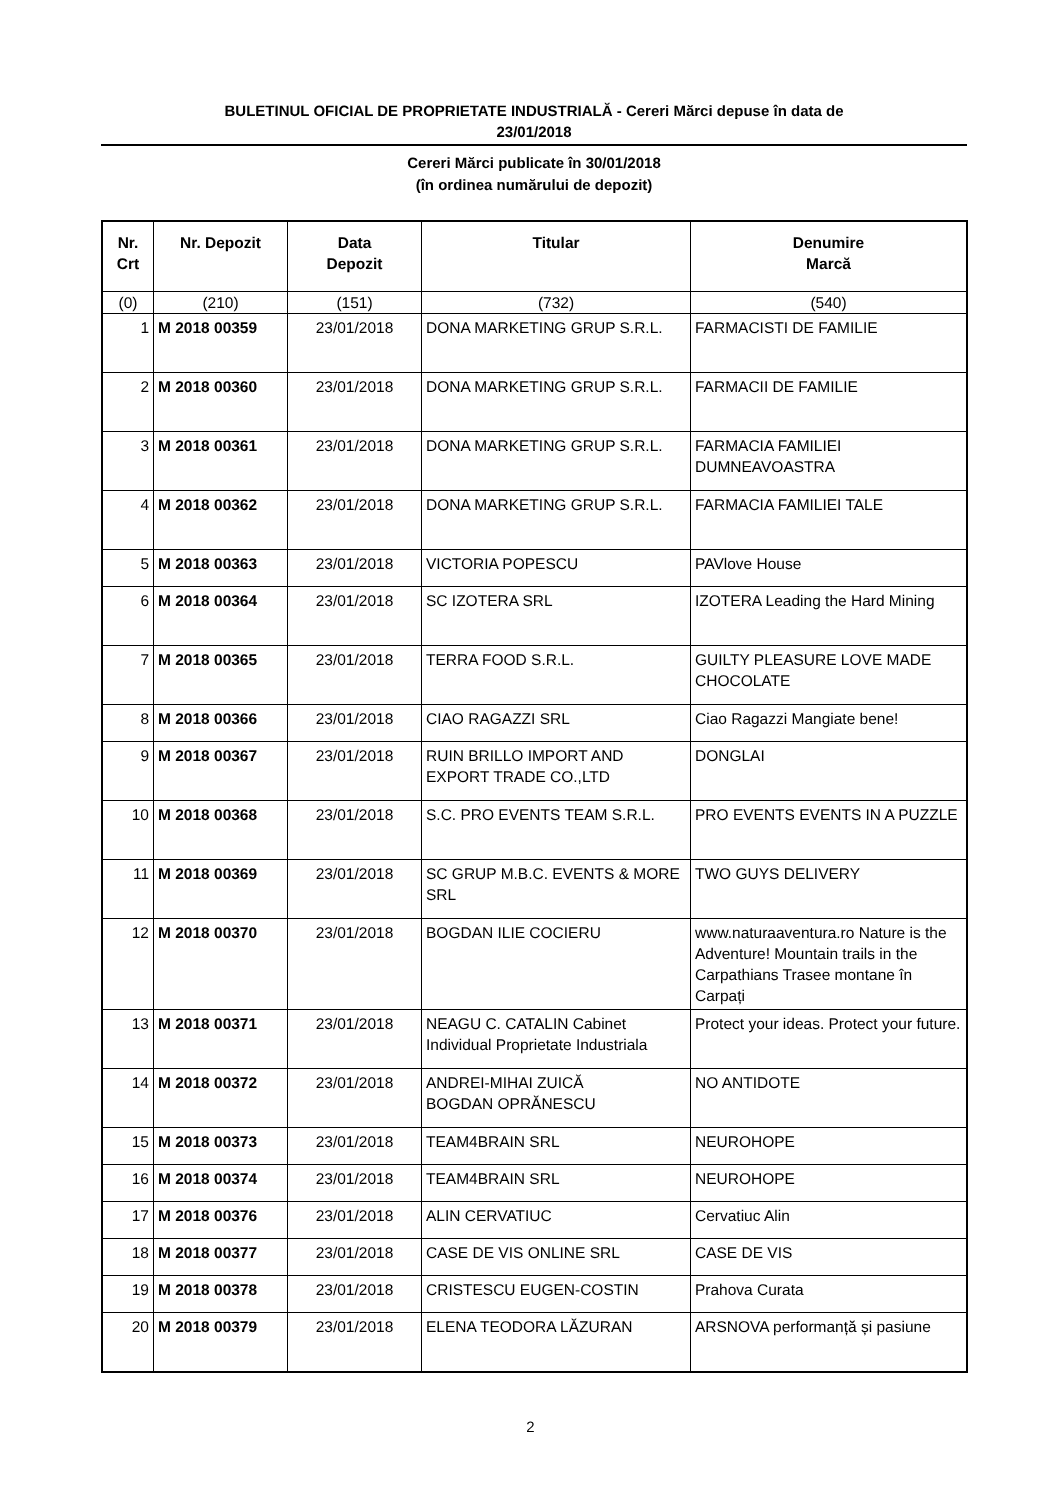BULETINUL OFICIAL DE PROPRIETATE INDUSTRIALĂ - Cereri Mărci depuse în data de
23/01/2018
Cereri Mărci publicate în 30/01/2018
(în ordinea numărului de depozit)
| Nr. Crt | Nr. Depozit | Data Depozit | Titular | Denumire Marcă |
| --- | --- | --- | --- | --- |
| (0) | (210) | (151) | (732) | (540) |
| 1 | M 2018 00359 | 23/01/2018 | DONA MARKETING GRUP S.R.L. | FARMACISTI DE FAMILIE |
| 2 | M 2018 00360 | 23/01/2018 | DONA MARKETING GRUP S.R.L. | FARMACII DE FAMILIE |
| 3 | M 2018 00361 | 23/01/2018 | DONA MARKETING GRUP S.R.L. | FARMACIA FAMILIEI DUMNEAVOASTRA |
| 4 | M 2018 00362 | 23/01/2018 | DONA MARKETING GRUP S.R.L. | FARMACIA FAMILIEI TALE |
| 5 | M 2018 00363 | 23/01/2018 | VICTORIA POPESCU | PAVlove House |
| 6 | M 2018 00364 | 23/01/2018 | SC IZOTERA SRL | IZOTERA Leading the Hard Mining |
| 7 | M 2018 00365 | 23/01/2018 | TERRA FOOD S.R.L. | GUILTY PLEASURE LOVE MADE CHOCOLATE |
| 8 | M 2018 00366 | 23/01/2018 | CIAO RAGAZZI SRL | Ciao Ragazzi Mangiate bene! |
| 9 | M 2018 00367 | 23/01/2018 | RUIN BRILLO IMPORT AND EXPORT TRADE CO.,LTD | DONGLAI |
| 10 | M 2018 00368 | 23/01/2018 | S.C. PRO EVENTS TEAM S.R.L. | PRO EVENTS EVENTS IN A PUZZLE |
| 11 | M 2018 00369 | 23/01/2018 | SC GRUP M.B.C. EVENTS & MORE SRL | TWO GUYS DELIVERY |
| 12 | M 2018 00370 | 23/01/2018 | BOGDAN ILIE COCIERU | www.naturaaventura.ro Nature is the Adventure! Mountain trails in the Carpathians Trasee montane în Carpați |
| 13 | M 2018 00371 | 23/01/2018 | NEAGU C. CATALIN Cabinet Individual Proprietate Industriala | Protect your ideas. Protect your future. |
| 14 | M 2018 00372 | 23/01/2018 | ANDREI-MIHAI ZUICĂ BOGDAN OPRĂNESCU | NO ANTIDOTE |
| 15 | M 2018 00373 | 23/01/2018 | TEAM4BRAIN SRL | NEUROHOPE |
| 16 | M 2018 00374 | 23/01/2018 | TEAM4BRAIN SRL | NEUROHOPE |
| 17 | M 2018 00376 | 23/01/2018 | ALIN CERVATIUC | Cervatiuc Alin |
| 18 | M 2018 00377 | 23/01/2018 | CASE DE VIS ONLINE SRL | CASE DE VIS |
| 19 | M 2018 00378 | 23/01/2018 | CRISTESCU EUGEN-COSTIN | Prahova Curata |
| 20 | M 2018 00379 | 23/01/2018 | ELENA TEODORA LĂZURAN | ARSNOVA performanță și pasiune |
2